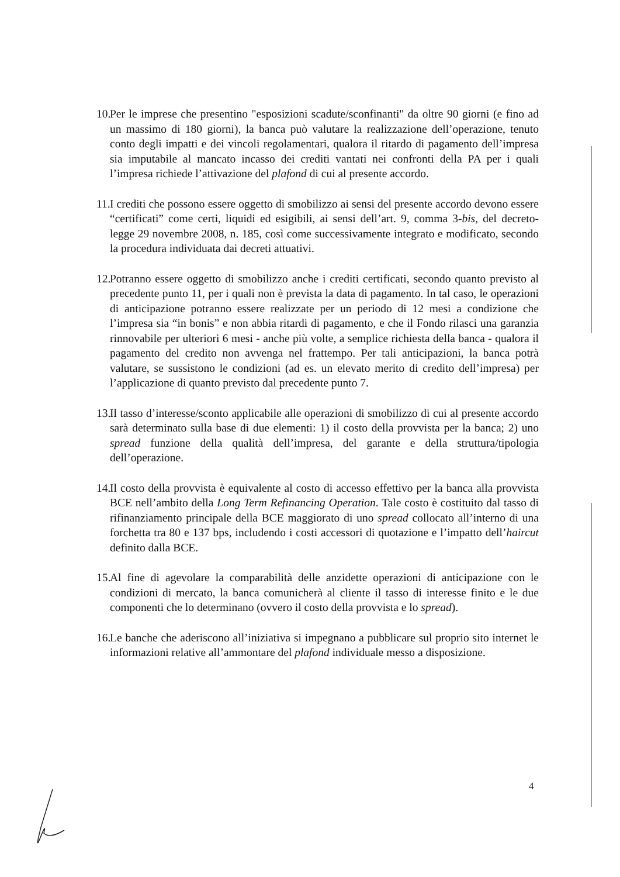10. Per le imprese che presentino "esposizioni scadute/sconfinanti" da oltre 90 giorni (e fino ad un massimo di 180 giorni), la banca può valutare la realizzazione dell’operazione, tenuto conto degli impatti e dei vincoli regolamentari, qualora il ritardo di pagamento dell’impresa sia imputabile al mancato incasso dei crediti vantati nei confronti della PA per i quali l’impresa richiede l’attivazione del plafond di cui al presente accordo.
11. I crediti che possono essere oggetto di smobilizzo ai sensi del presente accordo devono essere “certificati” come certi, liquidi ed esigibili, ai sensi dell’art. 9, comma 3-bis, del decreto-legge 29 novembre 2008, n. 185, così come successivamente integrato e modificato, secondo la procedura individuata dai decreti attuativi.
12. Potranno essere oggetto di smobilizzo anche i crediti certificati, secondo quanto previsto al precedente punto 11, per i quali non è prevista la data di pagamento. In tal caso, le operazioni di anticipazione potranno essere realizzate per un periodo di 12 mesi a condizione che l’impresa sia “in bonis” e non abbia ritardi di pagamento, e che il Fondo rilasci una garanzia rinnovabile per ulteriori 6 mesi - anche più volte, a semplice richiesta della banca - qualora il pagamento del credito non avvenga nel frattempo. Per tali anticipazioni, la banca potrà valutare, se sussistono le condizioni (ad es. un elevato merito di credito dell’impresa) per l’applicazione di quanto previsto dal precedente punto 7.
13. Il tasso d’interesse/sconto applicabile alle operazioni di smobilizzo di cui al presente accordo sarà determinato sulla base di due elementi: 1) il costo della provvista per la banca; 2) uno spread funzione della qualità dell’impresa, del garante e della struttura/tipologia dell’operazione.
14. Il costo della provvista è equivalente al costo di accesso effettivo per la banca alla provvista BCE nell’ambito della Long Term Refinancing Operation. Tale costo è costituito dal tasso di rifinanziamento principale della BCE maggiorato di uno spread collocato all’interno di una forchetta tra 80 e 137 bps, includendo i costi accessori di quotazione e l’impatto dell’haircut definito dalla BCE.
15. Al fine di agevolare la comparabilità delle anzidette operazioni di anticipazione con le condizioni di mercato, la banca comunicherà al cliente il tasso di interesse finito e le due componenti che lo determinano (ovvero il costo della provvista e lo spread).
16. Le banche che aderiscono all’iniziativa si impegnano a pubblicare sul proprio sito internet le informazioni relative all’ammontare del plafond individuale messo a disposizione.
4